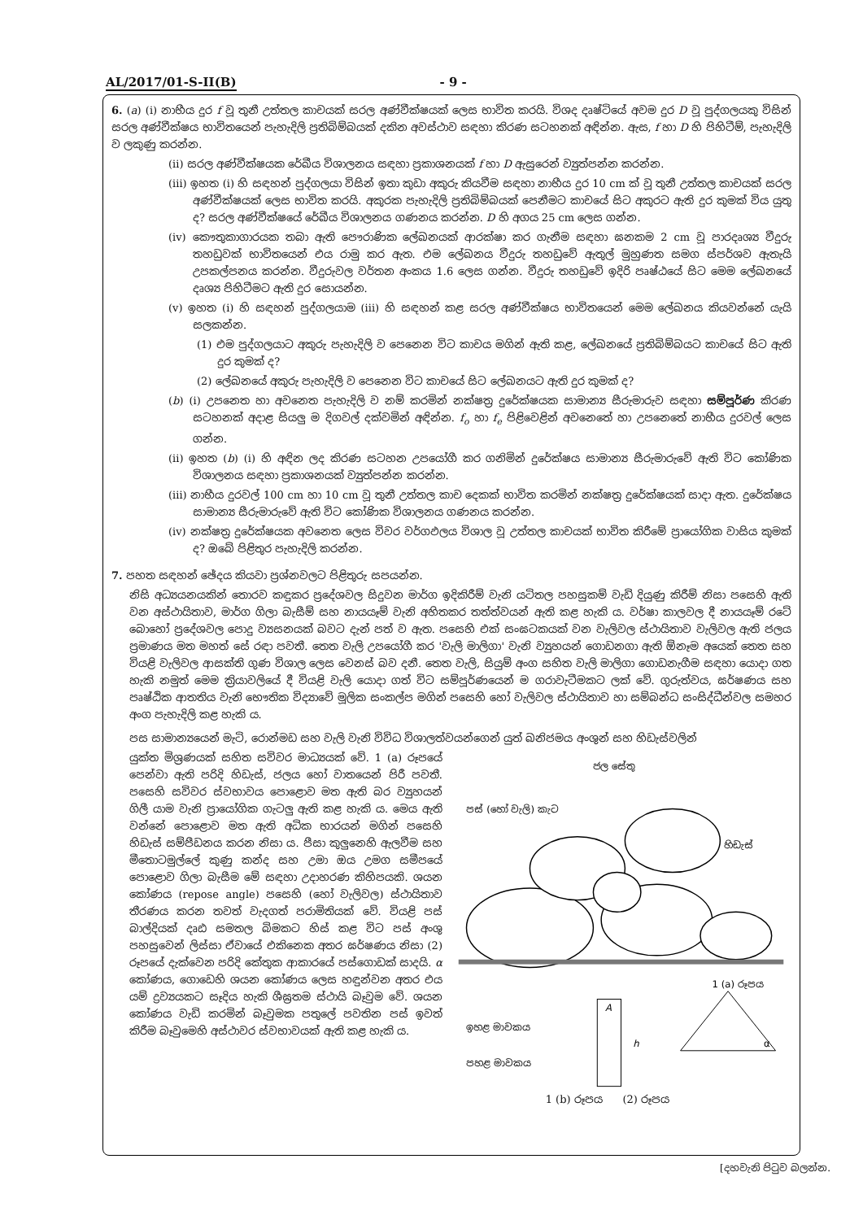AL/2017/01-S-II(B) - 9 -
6. (a) (i) නාභීය දුර f වූ තුනී උත්තල කාචයක් සරල අණ්වීක්ෂයක් ලෙස භාවිත කරයි. විශද දෘෂ්ටියේ අවම දුර D වූ පුද්ගලයකු විසින් සරල අණ්වීක්ෂය භාවිතයෙන් පැහැදිලි ප්‍රතිබිම්බයක් දකින අවස්ථාව සඳහා කිරණ සටහනක් අඳින්න. ඇස, f හා D හි පිහිටීම්, පැහැදිලි ව ලකුණු කරන්න.
(ii) සරල අණ්වීක්ෂයක රේඛීය විශාලනය සඳහා ප්‍රකාශනයක් f හා D ඇසුරෙන් ව්‍යුත්පන්න කරන්න.
(iii) ඉහත (i) හි සඳහන් පුද්ගලයා විසින් ඉතා කුඩා අකුරු කියවීම සඳහා නාභීය දුර 10 cm ක් වූ තුනී උත්තල කාචයක් සරල අණ්වීක්ෂයක් ලෙස භාවිත කරයි. අකුරක පැහැදිලි ප්‍රතිබිම්බයක් පෙනීමට කාචයේ සිට අකුරට ඇති දුර කුමක් විය යුතු ද? සරල අණ්වීක්ෂයේ රේඛීය විශාලනය ගණනය කරන්න. D හි අගය 25 cm ලෙස ගන්න.
(iv) කෞතුකාගාරයක තබා ඇති පෞරාණික ලේඛනයක් ආරක්ෂා කර ගැනීම සඳහා ඝනකම 2 cm වූ පාරදෘශ්‍ය වීදුරු තහඩුවක් භාවිතයෙන් එය රාමු කර ඇත. එම ලේඛනය වීදුරු තහඩුවේ ඇතුල් මුහුණත සමග ස්පර්ශව ඇතැයි උපකල්පනය කරන්න. වීදුරුවල වර්තන අංකය 1.6 ලෙස ගන්න. වීදුරු තහඩුවේ ඉදිරි පෘෂ්ඨයේ සිට මෙම ලේඛනයේ දෘශ්‍ය පිහිටීමට ඇති දුර සොයන්න.
(v) ඉහත (i) හි සඳහන් පුද්ගලයාම (iii) හි සඳහන් කළ සරල අණ්වීක්ෂය භාවිතයෙන් මෙම ලේඛනය කියවන්නේ යැයි සලකන්න.
(1) එම පුද්ගලයාට අකුරු පැහැදිලි ව පෙනෙන විට කාචය මගින් ඇති කළ, ලේඛනයේ ප්‍රතිබිම්බයට කාචයේ සිට ඇති දුර කුමක් ද?
(2) ලේඛනයේ අකුරු පැහැදිලි ව පෙනෙන විට කාචයේ සිට ලේඛනයට ඇති දුර කුමක් ද?
(b) (i) උපනෙත හා අවනෙත පැහැදිලි ව නම් කරමින් නක්ෂත්‍ර දුරේක්ෂයක සාමාන්‍ය සීරුමාරුව සඳහා සම්පූර්ණ කිරණ සටහනක් අදාළ සියලු ම දිගවල් දක්වමින් අඳින්න. f<sub>o</sub> හා f<sub>e</sub> පිළිවෙළින් අවනෙතේ හා උපනෙතේ නාභීය දුරවල් ලෙස ගන්න.
(ii) ඉහත (b) (i) හි අඳින ලද කිරණ සටහන උපයෝගී කර ගනිමින් දුරේක්ෂය සාමාන්‍ය සීරුමාරුවේ ඇති විට කෝණික විශාලනය සඳහා ප්‍රකාශනයක් ව්‍යුත්පන්න කරන්න.
(iii) නාභීය දුරවල් 100 cm හා 10 cm වූ තුනී උත්තල කාච දෙකක් භාවිත කරමින් නක්ෂත්‍ර දුරේක්ෂයක් සාදා ඇත. දුරේක්ෂය සාමාන්‍ය සීරුමාරුවේ ඇති විට කෝණික විශාලනය ගණනය කරන්න.
(iv) නක්ෂත්‍ර දුරේක්ෂයක අවනෙත ලෙස විවර වර්ගඵලය විශාල වූ උත්තල කාචයක් භාවිත කිරීමේ ප්‍රායෝගික වාසිය කුමක් ද? ඔබේ පිළිතුර පැහැදිලි කරන්න.
7. පහත සඳහන් ඡේදය කියවා ප්‍රශ්නවලට පිළිතුරු සපයන්න.
නිසි අධ්‍යයනයකින් තොරව කඳුකර ප්‍රදේශවල සිදුවන මාර්ග ඉදිකිරීම් වැනි යටිතල පහසුකම් වැඩි දියුණු කිරීම් නිසා පසෙහි ඇති වන අස්ථායිතාව, මාර්ග ගිලා බැසීම් සහ නායයෑම් වැනි අහිතකර තත්ත්වයන් ඇති කළ හැකි ය. වර්ෂා කාලවල දී නායයෑම් රටේ බොහෝ ප්‍රදේශවල පොදු ව්‍යසනයක් බවට දැන් පත් ව ඇත. පසෙහි එක් සංඝටකයක් වන වැලිවල ස්ථායිතාව වැලිවල ඇති ජලය ප්‍රමාණය මත මහත් සේ රඳා පවතී. තෙත වැලි උපයෝගී කර 'වැලි මාලිගා' වැනි ව්‍යුහයන් ගොඩනගා ඇති ඕනෑම අයෙක් තෙත සහ වියළි වැලිවල ආසක්ති ගුණ විශාල ලෙස වෙනස් බව දනී. තෙත වැලි, සියුම් අංග සහිත වැලි මාලිගා ගොඩනැගීම සඳහා යොදා ගත හැකි නමුත් මෙම ක්‍රියාවලියේ දී වියළි වැලි යොදා ගත් විට සම්පූර්ණයෙන් ම ගරාවැටීමකට ලක් වේ. ගුරුත්වය, ඝර්ෂණය සහ පෘෂ්ඨික ආතතිය වැනි භෞතික විද්‍යාවේ මූලික සංකල්ප මගින් පසෙහි හෝ වැලිවල ස්ථායිතාව හා සම්බන්ධ සංසිද්ධීන්වල සමහර අංග පැහැදිලි කළ හැකි ය.
පස සාමාන්‍යයෙන් මැටි, රොන්මඩ සහ වැලි වැනි විවිධ විශාලත්වයන්ගෙන් යුත් ඛනිජමය අංශුන් සහ හිඩැස්වලින්
යුක්ත මිශ්‍රණයක් සහිත සවිවර මාධ්‍යයක් වේ. 1 (a) රූපයේ පෙන්වා ඇති පරිදි හිඩැස්, ජලය හෝ වාතයෙන් පිරී පවතී. පසෙහි සවිවර ස්වභාවය පොළොව මත ඇති බර ව්‍යුහයන් ගිලී යාම වැනි ප්‍රායෝගික ගැටලු ඇති කළ හැකි ය. මෙය ඇති වන්නේ පොළොව මත ඇති අධික භාරයන් මගින් පසෙහි හිඩැස් සම්පීඩනය කරන නිසා ය. පීසා කුලුනෙහි ඇලවීම සහ මීතොටමුල්ලේ කුණු කන්ද සහ උමා ඔය උමග සමීපයේ පොළොව ගිලා බැසීම මේ සඳහා උදාහරණ කිහිපයකි. ශයන කෝණය (repose angle) පසෙහි (හෝ වැලිවල) ස්ථායිතාව තීරණය කරන තවත් වැදගත් පරාමිතියක් වේ. වියළි පස් බාල්දියක් දෘඪ සමතල බිමකට හිස් කළ විට පස් අංශු පහසුවෙන් ලිස්සා ඒවායේ එකිනෙක අතර ඝර්ෂණය නිසා (2) රූපයේ දැක්වෙන පරිදි කේතුක ආකාරයේ පස්ගොඩක් සාදයි. α කෝණය, ගොඩෙහි ශයන කෝණය ලෙස හඳුන්වන අතර එය යම් ද්‍රව්‍යයකට සෑදිය හැකි ශීඝ්‍රතම ස්ථායි බෑවුම වේ. ශයන කෝණය වැඩි කරමින් බෑවුමක පතුලේ පවතින පස් ඉවත් කිරීම බෑවුමෙහි අස්ථාවර ස්වභාවයක් ඇති කළ හැකි ය.
ජල සේතු
පස් (හෝ වැලි) කැට
හිඩැස්
1 (a) රූපය
A
ඉහළ මාවකය
පහළ මාවකය
h
α
1 (b) රූපය (2) රූපය
[දහවැනි පිටුව බලන්න.